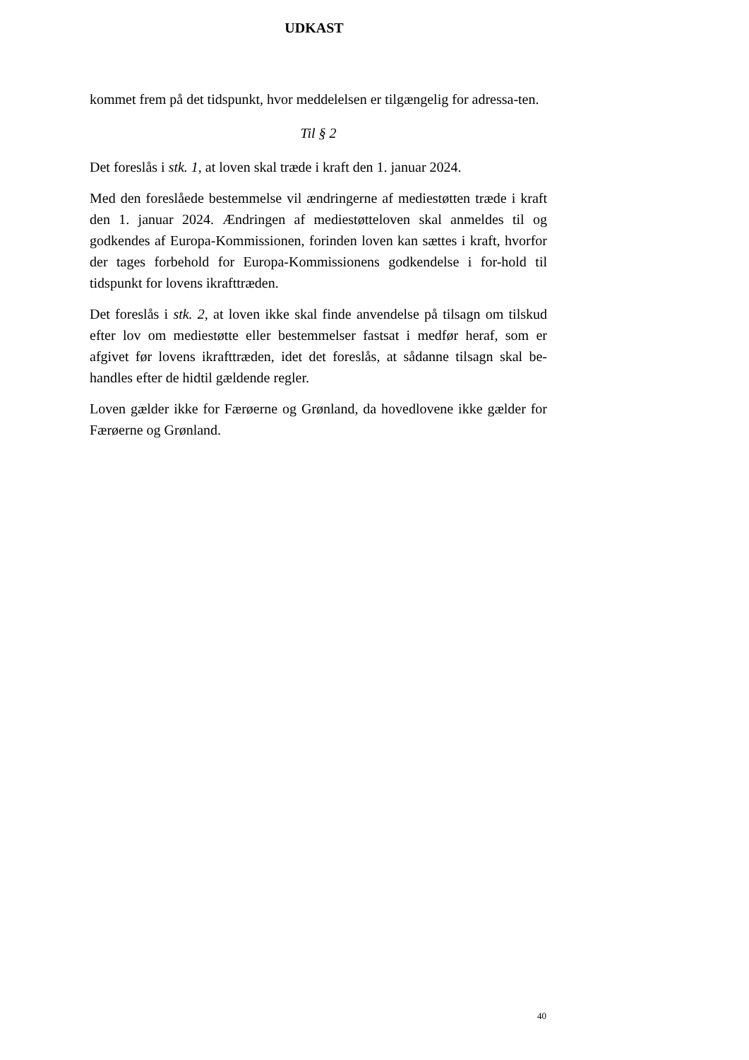UDKAST
kommet frem på det tidspunkt, hvor meddelelsen er tilgængelig for adressa-ten.
Til § 2
Det foreslås i stk. 1, at loven skal træde i kraft den 1. januar 2024.
Med den foreslåede bestemmelse vil ændringerne af mediestøtten træde i kraft den 1. januar 2024. Ændringen af mediestøtteloven skal anmeldes til og godkendes af Europa-Kommissionen, forinden loven kan sættes i kraft, hvorfor der tages forbehold for Europa-Kommissionens godkendelse i for-hold til tidspunkt for lovens ikrafttræden.
Det foreslås i stk. 2, at loven ikke skal finde anvendelse på tilsagn om tilskud efter lov om mediestøtte eller bestemmelser fastsat i medfør heraf, som er afgivet før lovens ikrafttræden, idet det foreslås, at sådanne tilsagn skal be-handles efter de hidtil gældende regler.
Loven gælder ikke for Færøerne og Grønland, da hovedlovene ikke gælder for Færøerne og Grønland.
40